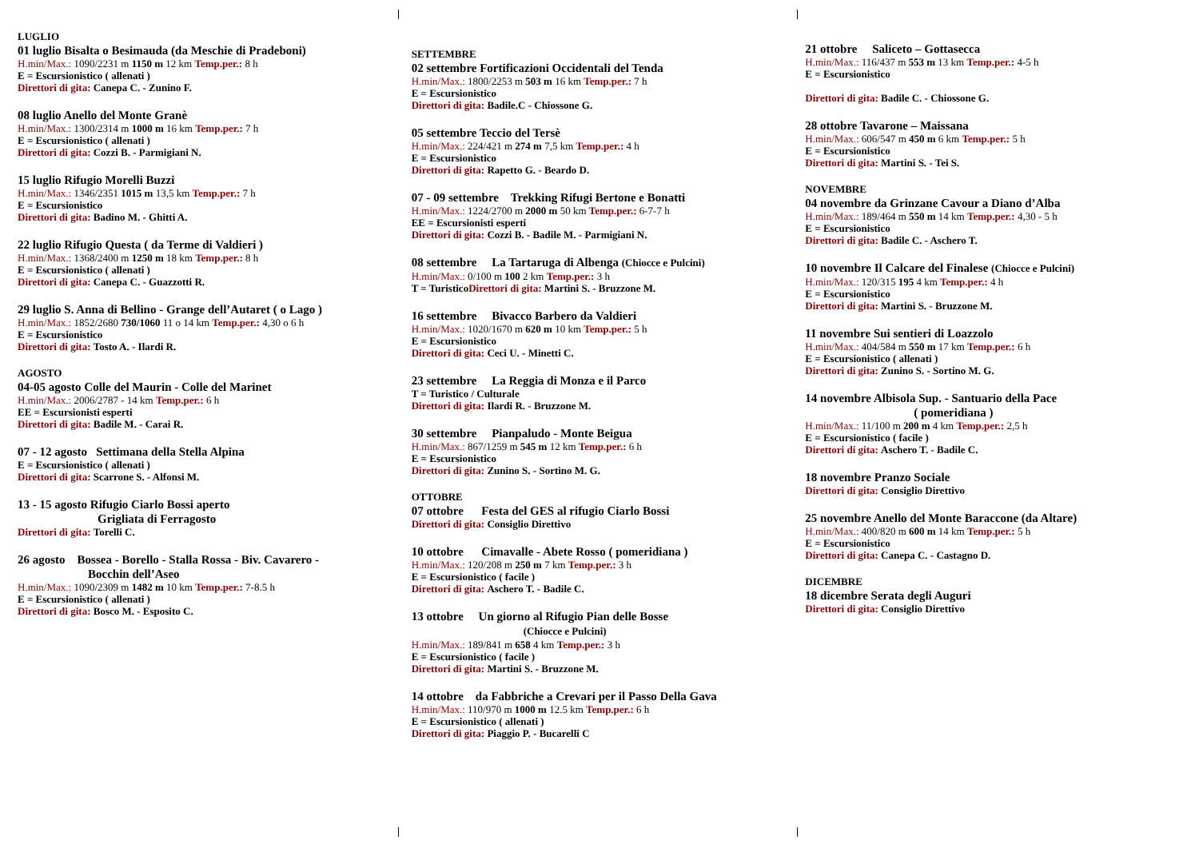LUGLIO
01 luglio Bisalta o Besimauda (da Meschie di Pradeboni)
H.min/Max.: 1090/2231 m 1150 m 12 km Temp.per.: 8 h
E = Escursionistico ( allenati )
Direttori di gita: Canepa C. - Zunino F.
08 luglio Anello del Monte Granè
H.min/Max.: 1300/2314 m 1000 m 16 km Temp.per.: 7 h
E = Escursionistico ( allenati )
Direttori di gita: Cozzi B. - Parmigiani N.
15 luglio Rifugio Morelli Buzzi
H.min/Max.: 1346/2351 1015 m 13,5 km Temp.per.: 7 h
E = Escursionistico
Direttori di gita: Badino M. - Ghitti A.
22 luglio Rifugio Questa ( da Terme di Valdieri )
H.min/Max.: 1368/2400 m 1250 m 18 km Temp.per.: 8 h
E = Escursionistico ( allenati )
Direttori di gita: Canepa C. - Guazzotti R.
29 luglio S. Anna di Bellino - Grange dell’Autaret ( o Lago )
H.min/Max.: 1852/2680 730/1060 11 o 14 km Temp.per.: 4,30 o 6 h
E = Escursionistico
Direttori di gita: Tosto A. - Ilardi R.
AGOSTO
04-05 agosto Colle del Maurin - Colle del Marinet
H.min/Max.: 2006/2787 - 14 km Temp.per.: 6 h
EE = Escursionisti esperti
Direttori di gita: Badile M. - Carai R.
07 - 12 agosto Settimana della Stella Alpina
E = Escursionistico ( allenati )
Direttori di gita: Scarrone S. - Alfonsi M.
13 - 15 agosto Rifugio Ciarlo Bossi aperto
Grigliata di Ferragosto
Direttori di gita: Torelli C.
26 agosto Bossea - Borello - Stalla Rossa - Biv. Cavarero -
Bocchin dell’Aseo
H.min/Max.: 1090/2309 m 1482 m 10 km Temp.per.: 7-8.5 h
E = Escursionistico ( allenati )
Direttori di gita: Bosco M. - Esposito C.
SETTEMBRE
02 settembre Fortificazioni Occidentali del Tenda
H.min/Max.: 1800/2253 m 503 m 16 km Temp.per.: 7 h
E = Escursionistico
Direttori di gita: Badile.C - Chiossone G.
05 settembre Teccio del Tersè
H.min/Max.: 224/421 m 274 m 7,5 km Temp.per.: 4 h
E = Escursionistico
Direttori di gita: Rapetto G. - Beardo D.
07 - 09 settembre Trekking Rifugi Bertone e Bonatti
H.min/Max.: 1224/2700 m 2000 m 50 km Temp.per.: 6-7-7 h
EE = Escursionisti esperti
Direttori di gita: Cozzi B. - Badile M. - Parmigiani N.
08 settembre La Tartaruga di Albenga (Chiocce e Pulcini)
H.min/Max.: 0/100 m 100 2 km Temp.per.: 3 h
T = Turistico Direttori di gita: Martini S. - Bruzzone M.
16 settembre Bivacco Barbero da Valdieri
H.min/Max.: 1020/1670 m 620 m 10 km Temp.per.: 5 h
E = Escursionistico
Direttori di gita: Ceci U. - Minetti C.
23 settembre La Reggia di Monza e il Parco
T = Turistico / Culturale
Direttori di gita: Ilardi R. - Bruzzone M.
30 settembre Pianpaludo - Monte Beigua
H.min/Max.: 867/1259 m 545 m 12 km Temp.per.: 6 h
E = Escursionistico
Direttori di gita: Zunino S. - Sortino M. G.
OTTOBRE
07 ottobre Festa del GES al rifugio Ciarlo Bossi
Direttori di gita: Consiglio Direttivo
10 ottobre Cimavalle - Abete Rosso ( pomeridiana )
H.min/Max.: 120/208 m 250 m 7 km Temp.per.: 3 h
E = Escursionistico ( facile )
Direttori di gita: Aschero T. - Badile C.
13 ottobre Un giorno al Rifugio Pian delle Bosse
(Chiocce e Pulcini)
H.min/Max.: 189/841 m 658 4 km Temp.per.: 3 h
E = Escursionistico ( facile )
Direttori di gita: Martini S. - Bruzzone M.
14 ottobre da Fabbriche a Crevari per il Passo Della Gava
H.min/Max.: 110/970 m 1000 m 12.5 km Temp.per.: 6 h
E = Escursionistico ( allenati )
Direttori di gita: Piaggio P. - Bucarelli C
21 ottobre Saliceto – Gottasecca
H.min/Max.: 116/437 m 553 m 13 km Temp.per.: 4-5 h
E = Escursionistico
Direttori di gita: Badile C. - Chiossone G.
28 ottobre Tavarone – Maissana
H.min/Max.: 606/547 m 450 m 6 km Temp.per.: 5 h
E = Escursionistico
Direttori di gita: Martini S. - Tei S.
NOVEMBRE
04 novembre da Grinzane Cavour a Diano d’Alba
H.min/Max.: 189/464 m 550 m 14 km Temp.per.: 4,30 - 5 h
E = Escursionistico
Direttori di gita: Badile C. - Aschero T.
10 novembre Il Calcare del Finalese (Chiocce e Pulcini)
H.min/Max.: 120/315 195 4 km Temp.per.: 4 h
E = Escursionistico
Direttori di gita: Martini S. - Bruzzone M.
11 novembre Sui sentieri di Loazzolo
H.min/Max.: 404/584 m 550 m 17 km Temp.per.: 6 h
E = Escursionistico ( allenati )
Direttori di gita: Zunino S. - Sortino M. G.
14 novembre Albisola Sup. - Santuario della Pace
( pomeridiana )
H.min/Max.: 11/100 m 200 m 4 km Temp.per.: 2,5 h
E = Escursionistico ( facile )
Direttori di gita: Aschero T. - Badile C.
18 novembre Pranzo Sociale
Direttori di gita: Consiglio Direttivo
25 novembre Anello del Monte Baraccone (da Altare)
H.min/Max.: 400/820 m 600 m 14 km Temp.per.: 5 h
E = Escursionistico
Direttori di gita: Canepa C. - Castagno D.
DICEMBRE
18 dicembre Serata degli Auguri
Direttori di gita: Consiglio Direttivo